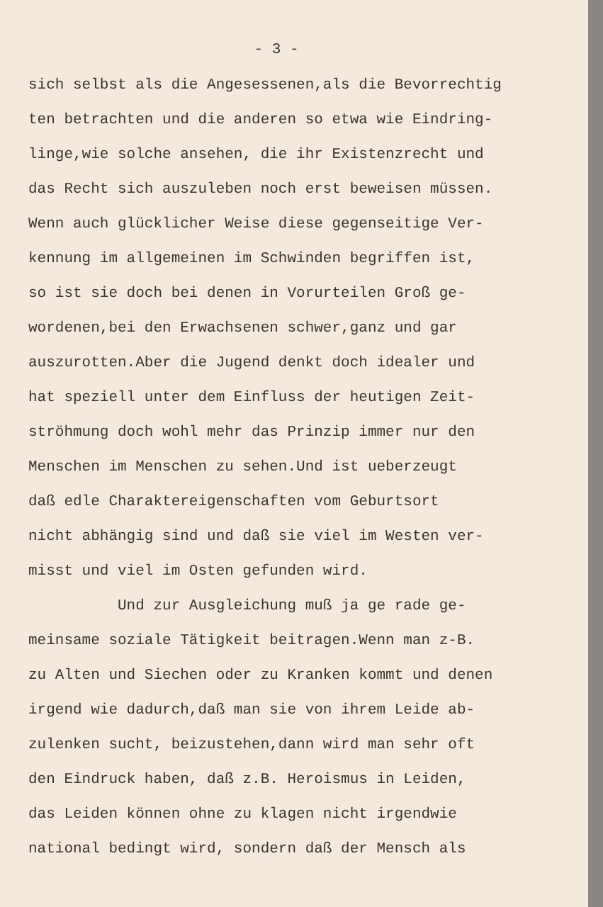- 3 -
sich selbst als die Angesessenen,als die Bevorrechtig ten betrachten und die anderen so etwa wie Eindring- linge,wie solche ansehen, die ihr Existenzrecht und das Recht sich auszuleben noch erst beweisen müssen. Wenn auch glücklicher Weise diese gegenseitige Ver- kennung im allgemeinen im Schwinden begriffen ist, so ist sie doch bei denen in Vorurteilen Groß ge- wordenen,bei den Erwachsenen schwer,ganz und gar auszurotten.Aber die Jugend denkt doch idealer und hat speziell unter dem Einfluss der heutigen Zeit- ströhmung doch wohl mehr das Prinzip immer nur den Menschen im Menschen zu sehen.Und ist ueberzeugt daß edle Charaktereigenschaften vom Geburtsort nicht abhängig sind und daß sie viel im Westen ver- misst und viel im Osten gefunden wird. Und zur Ausgleichung muß ja ge rade ge- meinsame soziale Tätigkeit beitragen.Wenn man z-B. zu Alten und Siechen oder zu Kranken kommt und denen irgend wie dadurch,daß man sie von ihrem Leide ab- zulenken sucht, beizustehen,dann wird man sehr oft den Eindruck haben, daß z.B. Heroismus in Leiden, das Leiden können ohne zu klagen nicht irgendwie national bedingt wird, sondern daß der Mensch als